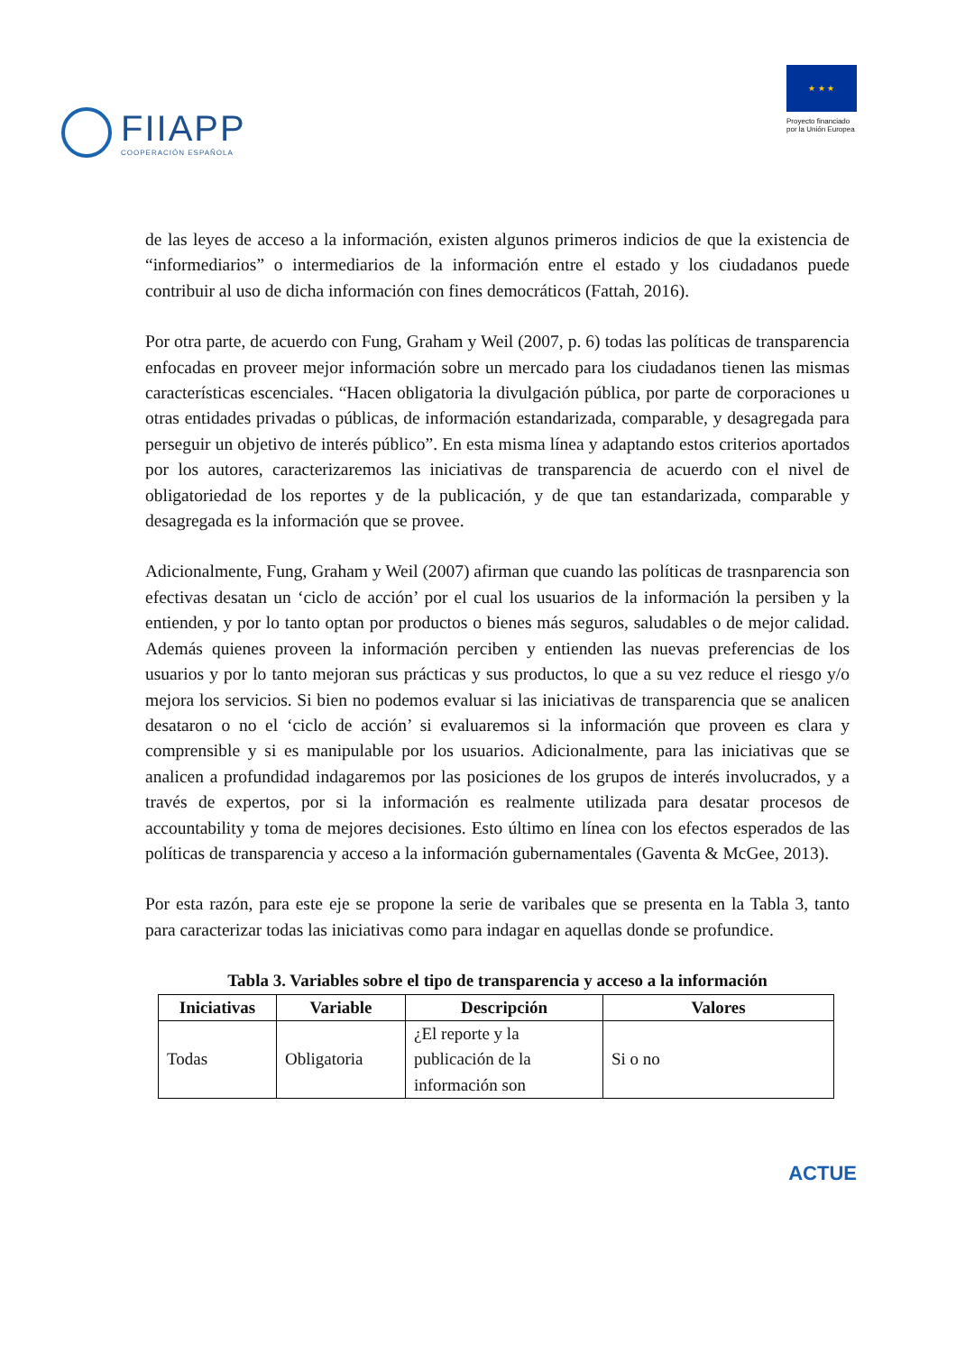FIIAPP
COOPERACIÓN ESPAÑOLA
★ ★ ★
Proyecto financiado
por la Unión Europea
de las leyes de acceso a la información, existen algunos primeros indicios de que la existencia de “informediarios” o intermediarios de la información entre el estado y los ciudadanos puede contribuir al uso de dicha información con fines democráticos (Fattah, 2016).
Por otra parte, de acuerdo con Fung, Graham y Weil (2007, p. 6) todas las políticas de transparencia enfocadas en proveer mejor información sobre un mercado para los ciudadanos tienen las mismas características escenciales. “Hacen obligatoria la divulgación pública, por parte de corporaciones u otras entidades privadas o públicas, de información estandarizada, comparable, y desagregada para perseguir un objetivo de interés público”. En esta misma línea y adaptando estos criterios aportados por los autores, caracterizaremos las iniciativas de transparencia de acuerdo con el nivel de obligatoriedad de los reportes y de la publicación, y de que tan estandarizada, comparable y desagregada es la información que se provee.
Adicionalmente, Fung, Graham y Weil (2007) afirman que cuando las políticas de trasnparencia son efectivas desatan un ‘ciclo de acción’ por el cual los usuarios de la información la persiben y la entienden, y por lo tanto optan por productos o bienes más seguros, saludables o de mejor calidad. Además quienes proveen la información perciben y entienden las nuevas preferencias de los usuarios y por lo tanto mejoran sus prácticas y sus productos, lo que a su vez reduce el riesgo y/o mejora los servicios. Si bien no podemos evaluar si las iniciativas de transparencia que se analicen desataron o no el ‘ciclo de acción’ si evaluaremos si la información que proveen es clara y comprensible y si es manipulable por los usuarios. Adicionalmente, para las iniciativas que se analicen a profundidad indagaremos por las posiciones de los grupos de interés involucrados, y a través de expertos, por si la información es realmente utilizada para desatar procesos de accountability y toma de mejores decisiones. Esto último en línea con los efectos esperados de las políticas de transparencia y acceso a la información gubernamentales (Gaventa & McGee, 2013).
Por esta razón, para este eje se propone la serie de varibales que se presenta en la Tabla 3, tanto para caracterizar todas las iniciativas como para indagar en aquellas donde se profundice.
Tabla 3. Variables sobre el tipo de transparencia y acceso a la información
| Iniciativas | Variable | Descripción | Valores |
| --- | --- | --- | --- |
| Todas | Obligatoria | ¿El reporte y la publicación de la información son | Si o no |
ACTUE